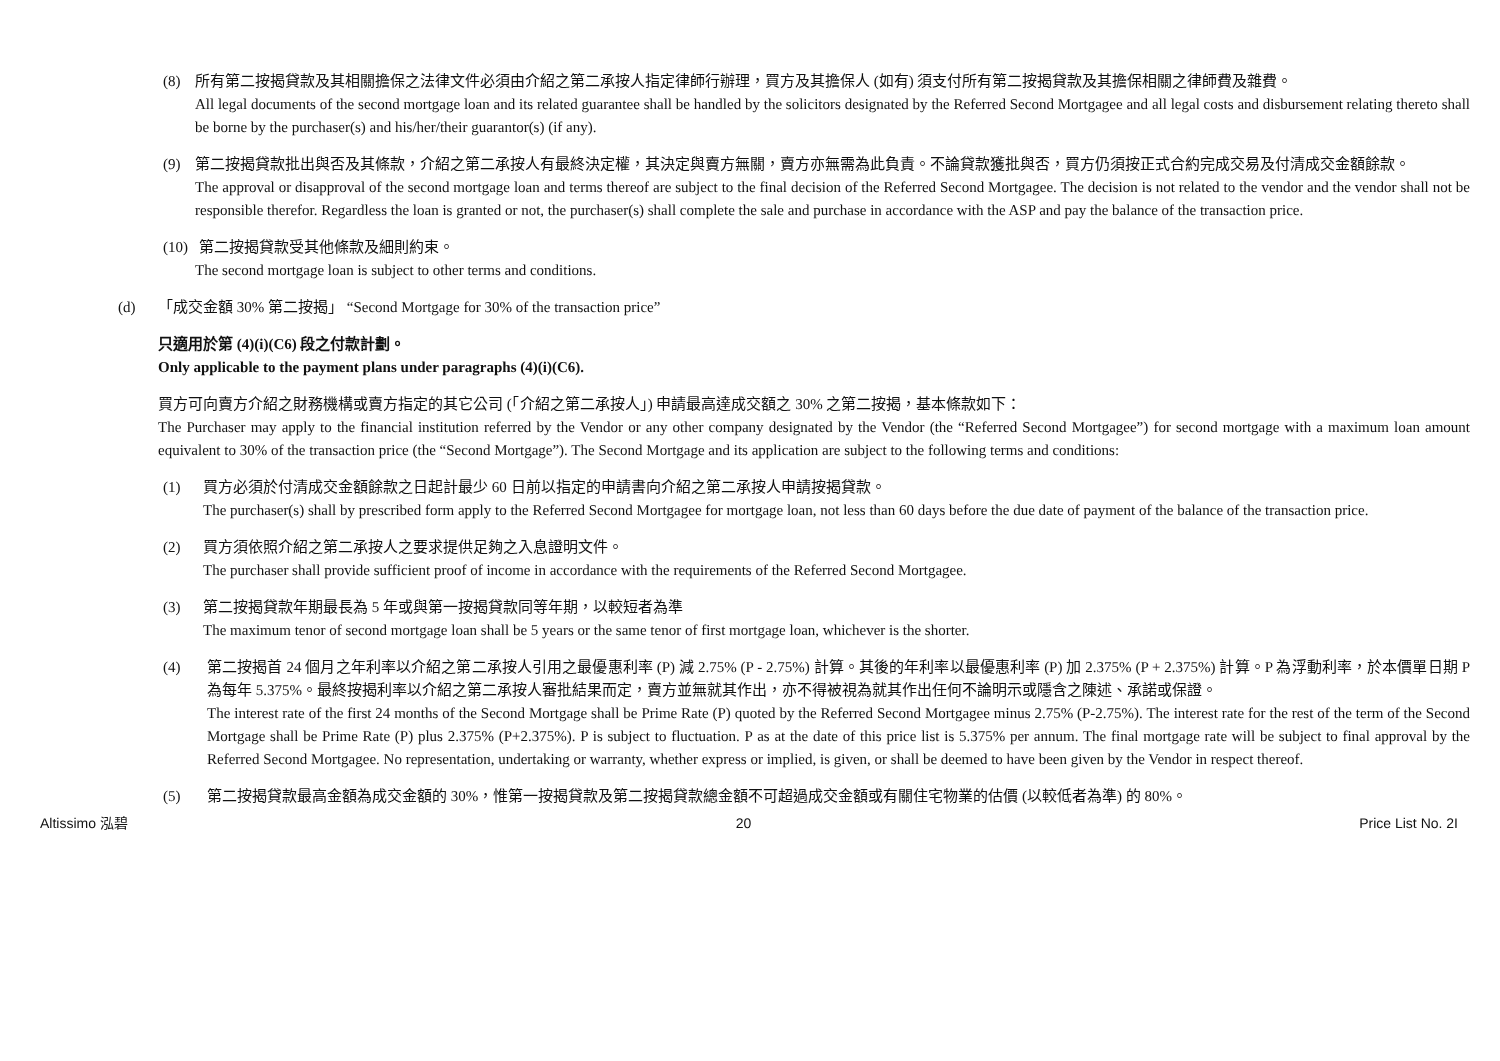(8) 所有第二按揭貸款及其相關擔保之法律文件必須由介紹之第二承按人指定律師行辦理，買方及其擔保人 (如有) 須支付所有第二按揭貸款及其擔保相關之律師費及雜費。
All legal documents of the second mortgage loan and its related guarantee shall be handled by the solicitors designated by the Referred Second Mortgagee and all legal costs and disbursement relating thereto shall be borne by the purchaser(s) and his/her/their guarantor(s) (if any).
(9) 第二按揭貸款批出與否及其條款，介紹之第二承按人有最終決定權，其決定與賣方無關，賣方亦無需為此負責。不論貸款獲批與否，買方仍須按正式合約完成交易及付清成交金額餘款。
The approval or disapproval of the second mortgage loan and terms thereof are subject to the final decision of the Referred Second Mortgagee. The decision is not related to the vendor and the vendor shall not be responsible therefor. Regardless the loan is granted or not, the purchaser(s) shall complete the sale and purchase in accordance with the ASP and pay the balance of the transaction price.
(10)
第二按揭貸款受其他條款及細則約束。
The second mortgage loan is subject to other terms and conditions.
(d) 「成交金額 30% 第二按揭」 “Second Mortgage for 30% of the transaction price”
只適用於第 (4)(i)(C6) 段之付款計劃。
Only applicable to the payment plans under paragraphs (4)(i)(C6).
買方可向賣方介紹之財務機構或賣方指定的其它公司 (「介紹之第二承按人」) 申請最高達成交額之 30% 之第二按揭，基本條款如下：
The Purchaser may apply to the financial institution referred by the Vendor or any other company designated by the Vendor (the “Referred Second Mortgagee”) for second mortgage with a maximum loan amount equivalent to 30% of the transaction price (the “Second Mortgage”). The Second Mortgage and its application are subject to the following terms and conditions:
(1) 買方必須於付清成交金額餘款之日起計最少 60 日前以指定的申請書向介紹之第二承按人申請按揭貸款。
The purchaser(s) shall by prescribed form apply to the Referred Second Mortgagee for mortgage loan, not less than 60 days before the due date of payment of the balance of the transaction price.
(2) 買方須依照介紹之第二承按人之要求提供足夠之入息證明文件。
The purchaser shall provide sufficient proof of income in accordance with the requirements of the Referred Second Mortgagee.
(3) 第二按揭貸款年期最長為 5 年或與第一按揭貸款同等年期，以較短者為準
The maximum tenor of second mortgage loan shall be 5 years or the same tenor of first mortgage loan, whichever is the shorter.
(4) 第二按揭首 24 個月之年利率以介紹之第二承按人引用之最優惠利率 (P) 減 2.75% (P - 2.75%) 計算。其後的年利率以最優惠利率 (P) 加 2.375% (P + 2.375%) 計算。P 為浮動利率，於本價單日期 P 為每年 5.375%。最終按揭利率以介紹之第二承按人審批結果而定，賣方並無就其作出，亦不得被視為就其作出任何不論明示或隱含之陳述、承諾或保證。
The interest rate of the first 24 months of the Second Mortgage shall be Prime Rate (P) quoted by the Referred Second Mortgagee minus 2.75% (P-2.75%). The interest rate for the rest of the term of the Second Mortgage shall be Prime Rate (P) plus 2.375% (P+2.375%). P is subject to fluctuation. P as at the date of this price list is 5.375% per annum. The final mortgage rate will be subject to final approval by the Referred Second Mortgagee. No representation, undertaking or warranty, whether express or implied, is given, or shall be deemed to have been given by the Vendor in respect thereof.
(5) 第二按揭貸款最高金額為成交金額的 30%，惟第一按揭貸款及第二按揭貸款總金額不可超過成交金額或有關住宅物業的估價 (以較低者為準) 的 80%。
Altissimo 泓碧 20 Price List No. 2I